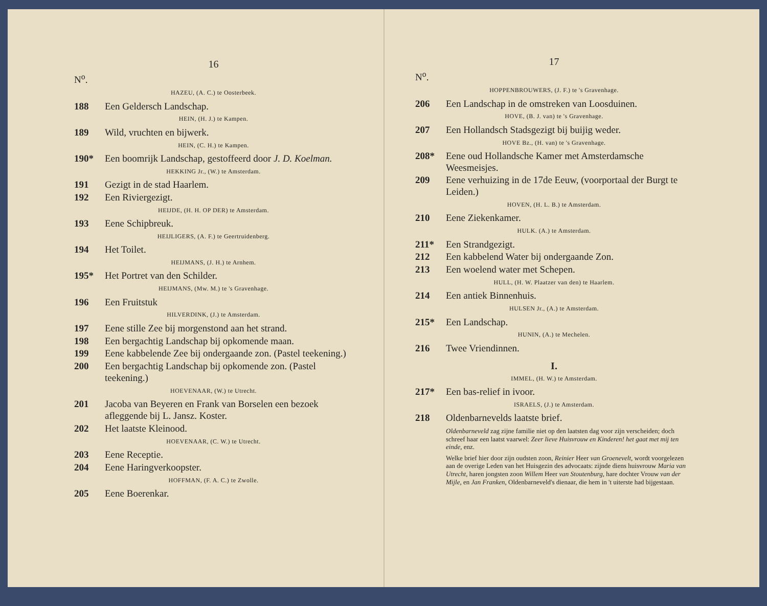16
N<sup>o</sup>.
HAZEU, (A. C.) te Oosterbeek.
188 Een Geldersch Landschap.
HEIN, (H. J.) te Kampen.
189 Wild, vruchten en bijwerk.
HEIN, (C. H.) te Kampen.
190* Een boomrijk Landschap, gestoffeerd door J. D. Koelman.
HEKKING Jr., (W.) te Amsterdam.
191 Gezigt in de stad Haarlem.
192 Een Riviergezigt.
HEIJDE, (H. H. OP DER) te Amsterdam.
193 Eene Schipbreuk.
HEIJLIGERS, (A. F.) te Geertruidenberg.
194 Het Toilet.
HEIJMANS, (J. H.) te Arnhem.
195* Het Portret van den Schilder.
HEIJMANS, (Mw. M.) te 's Gravenhage.
196 Een Fruitstuk
HILVERDINK, (J.) te Amsterdam.
197 Eene stille Zee bij morgenstond aan het strand.
198 Een bergachtig Landschap bij opkomende maan.
199 Eene kabbelende Zee bij ondergaande zon. (Pastel teekening.)
200 Een bergachtig Landschap bij opkomende zon. (Pastel teekening.)
HOEVENAAR, (W.) te Utrecht.
201 Jacoba van Beyeren en Frank van Borselen een bezoek afleggende bij L. Jansz. Koster.
202 Het laatste Kleinood.
HOEVENAAR, (C. W.) te Utrecht.
203 Eene Receptie.
204 Eene Haringverkoopster.
HOFFMAN, (F. A. C.) te Zwolle.
205 Eene Boerenkar.
17
N<sup>o</sup>.
HOPPENBROUWERS, (J. F.) te 's Gravenhage.
206 Een Landschap in de omstreken van Loosduinen.
HOVE, (B. J. van) te 's Gravenhage.
207 Een Hollandsch Stadsgezigt bij buijig weder.
HOVE Bz., (H. van) te 's Gravenhage.
208* Eene oud Hollandsche Kamer met Amsterdamsche Weesmeisjes.
209 Eene verhuizing in de 17de Eeuw, (voorportaal der Burgt te Leiden.)
HOVEN, (H. L. B.) te Amsterdam.
210 Eene Ziekenkamer.
HULK. (A.) te Amsterdam.
211* Een Strandgezigt.
212 Een kabbelend Water bij ondergaande Zon.
213 Een woelend water met Schepen.
HULL, (H. W. Plaatzer van den) te Haarlem.
214 Een antiek Binnenhuis.
HULSEN Jr., (A.) te Amsterdam.
215* Een Landschap.
HUNIN, (A.) te Mechelen.
216 Twee Vriendinnen.
I.
IMMEL, (H. W.) te Amsterdam.
217* Een bas-relief in ivoor.
ISRAELS, (J.) te Amsterdam.
218 Oldenbarnevelds laatste brief.
Oldenbarneveld zag zijne familie niet op den laatsten dag voor zijn verscheiden; doch schreef haar een laatst vaarwel: Zeer lieve Huisvrouw en Kinderen! het gaat met mij ten einde, enz.
Welke brief hier door zijn oudsten zoon, Reinier Heer van Groenevelt, wordt voorgelezen aan de overige Leden van het Huisgezin des advocaats: zijnde diens huisvrouw Maria van Utrecht, haren jongsten zoon Willem Heer van Stoutenburg, hare dochter Vrouw van der Mijle, en Jan Franken, Oldenbarneveld's dienaar, die hem in 't uiterste had bijgestaan.